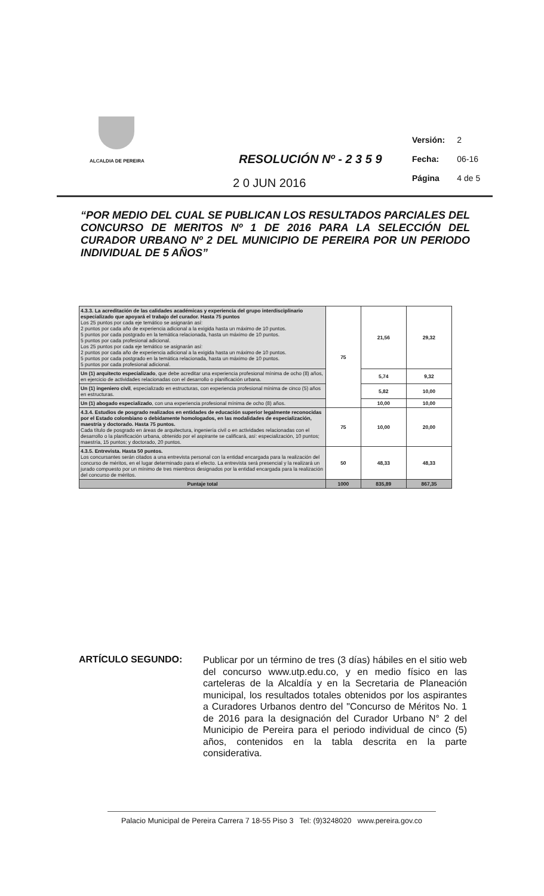ALCALDIA DE PEREIRA RESOLUCIÓN Nº - 2 3 5 9
2 0 JUN 2016
| Versión: | 2 |
| Fecha: | 06-16 |
| Página | 4 de 5 |
“POR MEDIO DEL CUAL SE PUBLICAN LOS RESULTADOS PARCIALES DEL CONCURSO DE MERITOS Nº 1 DE 2016 PARA LA SELECCIÓN DEL CURADOR URBANO Nº 2 DEL MUNICIPIO DE PEREIRA POR UN PERIODO INDIVIDUAL DE 5 AÑOS”
| 4.3.3. La acreditación de las calidades académicas y experiencia del grupo interdisciplinario especializado que apoyará el trabajo del curador. Hasta 75 puntos Los 25 puntos por cada eje temático se asignarán así: 2 puntos por cada año de experiencia adicional a la exigida hasta un máximo de 10 puntos. 5 puntos por cada postgrado en la temática relacionada, hasta un máximo de 10 puntos. 5 puntos por cada profesional adicional. Los 25 puntos por cada eje temático se asignarán así: 2 puntos por cada año de experiencia adicional a la exigida hasta un máximo de 10 puntos. 5 puntos por cada postgrado en la temática relacionada, hasta un máximo de 10 puntos. 5 puntos por cada profesional adicional. | 75 | 21,56 | 29,32 |
| Un (1) arquitecto especializado , que debe acreditar una experiencia profesional mínima de ocho (8) años, en ejercicio de actividades relacionadas con el desarrollo o planificación urbana. | | 5,74 | 9,32 |
| Un (1) ingeniero civil , especializado en estructuras, con experiencia profesional mínima de cinco (5) años en estructuras. | | 5,82 | 10,00 |
| Un (1) abogado especializado , con una experiencia profesional mínima de ocho (8) años. | | 10,00 | 10,00 |
| 4.3.4. Estudios de posgrado realizados en entidades de educación superior legalmente reconocidas por el Estado colombiano o debidamente homologados, en las modalidades de especialización, maestría y doctorado. Hasta 75 puntos. Cada título de posgrado en áreas de arquitectura, ingeniería civil o en actividades relacionadas con el desarrollo o la planificación urbana, obtenido por el aspirante se calificará, así: especialización, 10 puntos; maestría, 15 puntos; y doctorado, 20 puntos. | 75 | 10,00 | 20,00 |
| 4.3.5. Entrevista. Hasta 50 puntos. Los concursantes serán citados a una entrevista personal con la entidad encargada para la realización del concurso de méritos, en el lugar determinado para el efecto. La entrevista será presencial y la realizará un jurado compuesto por un mínimo de tres miembros designados por la entidad encargada para la realización del concurso de méritos. | 50 | 48,33 | 48,33 |
| Puntaje total | 1000 | 835,89 | 867,35 |
ARTÍCULO SEGUNDO:
Publicar por un término de tres (3 días) hábiles en el sitio web del concurso www.utp.edu.co, y en medio físico en las carteleras de la Alcaldía y en la Secretaria de Planeación municipal, los resultados totales obtenidos por los aspirantes a Curadores Urbanos dentro del "Concurso de Méritos No. 1 de 2016 para la designación del Curador Urbano N° 2 del Municipio de Pereira para el periodo individual de cinco (5) años, contenidos en la tabla descrita en la parte considerativa.
Palacio Municipal de Pereira Carrera 7 18-55 Piso 3 Tel: (9)3248020 www.pereira.gov.co